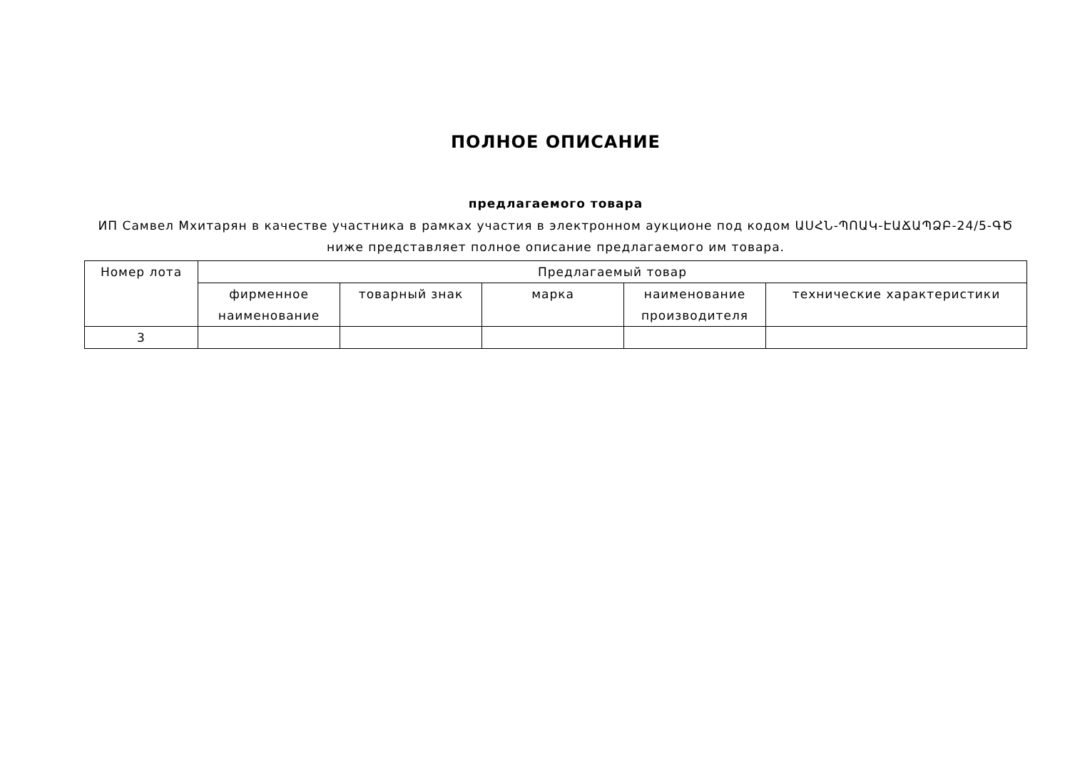ПОЛНОЕ ОПИСАНИЕ
предлагаемого товара
ИП Самвел Мхитарян в качестве участника в рамках участия в электронном аукционе под кодом ԱՍՀՆ-ՊՈԱԿ-ԷԱՃԱՊՁԲ-24/5-ԳԾ ниже представляет полное описание предлагаемого им товара.
| Номер лота | Предлагаемый товар | | | | |
| --- | --- | --- | --- | --- | --- |
| | фирменное наименование | товарный знак | марка | наименование производителя | технические характеристики |
| 3 | | | | | |